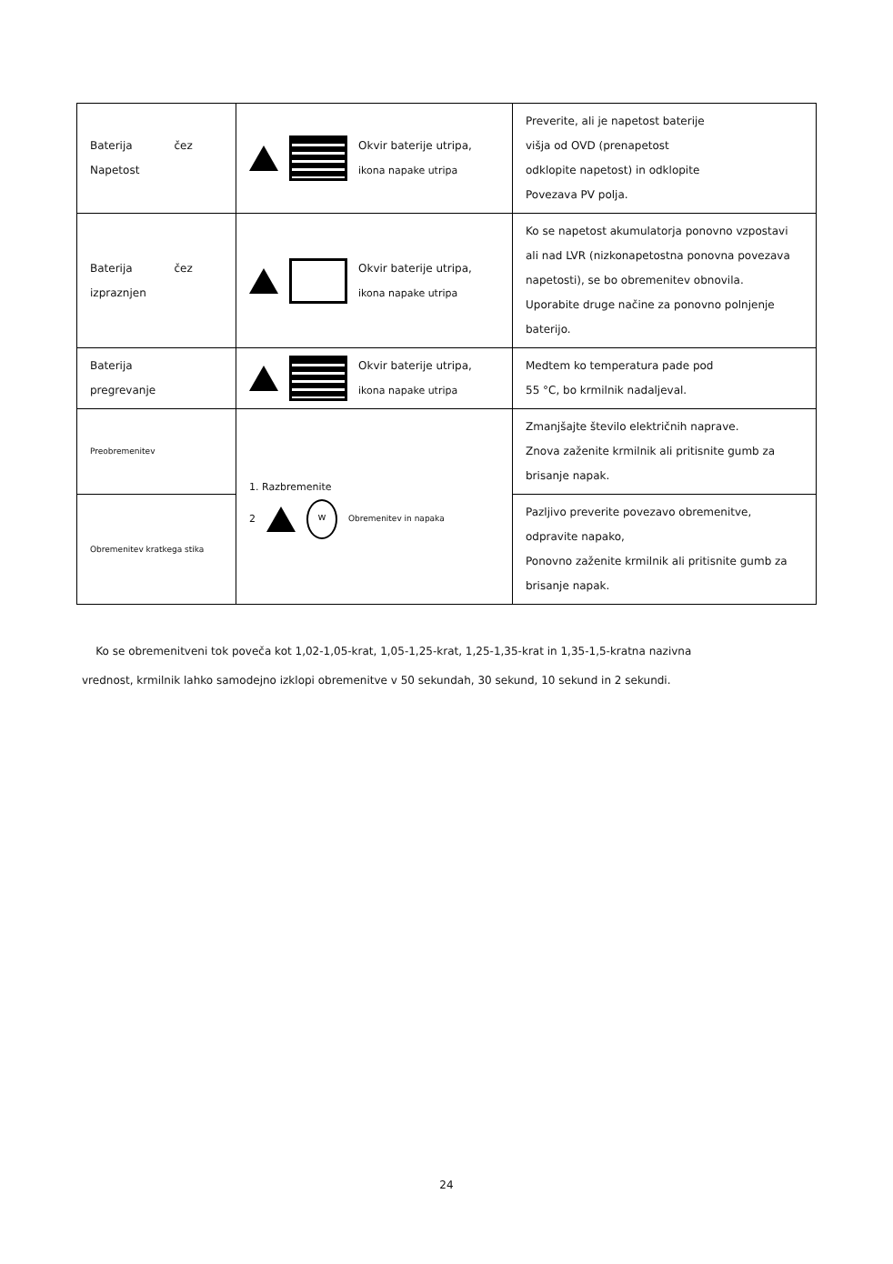| Baterija čez Napetost | Okvir baterije utripa, ikona napake utripa | Preverite, ali je napetost baterije višja od OVD (prenapetost odklopite napetost) in odklopite Povezava PV polja. |
| Baterija čez izpraznjen | Okvir baterije utripa, ikona napake utripa | Ko se napetost akumulatorja ponovno vzpostavi ali nad LVR (nizkonapetostna ponovna povezava napetosti), se bo obremenitev obnovila. Uporabite druge načine za ponovno polnjenje baterijo. |
| Baterija pregrevanje | Okvir baterije utripa, ikona napake utripa | Medtem ko temperatura pade pod 55 °C, bo krmilnik nadaljeval. |
| Preobremenitev | 1. Razbremenite 2 w Obremenitev in napaka | Zmanjšajte število električnih naprave. Znova zaženite krmilnik ali pritisnite gumb za brisanje napak. |
| Obremenitev kratkega stika | | Pazljivo preverite povezavo obremenitve, odpravite napako, Ponovno zaženite krmilnik ali pritisnite gumb za brisanje napak. |
Ko se obremenitveni tok poveča kot 1,02-1,05-krat, 1,05-1,25-krat, 1,25-1,35-krat in 1,35-1,5-kratna nazivna vrednost, krmilnik lahko samodejno izklopi obremenitve v 50 sekundah, 30 sekund, 10 sekund in 2 sekundi.
24